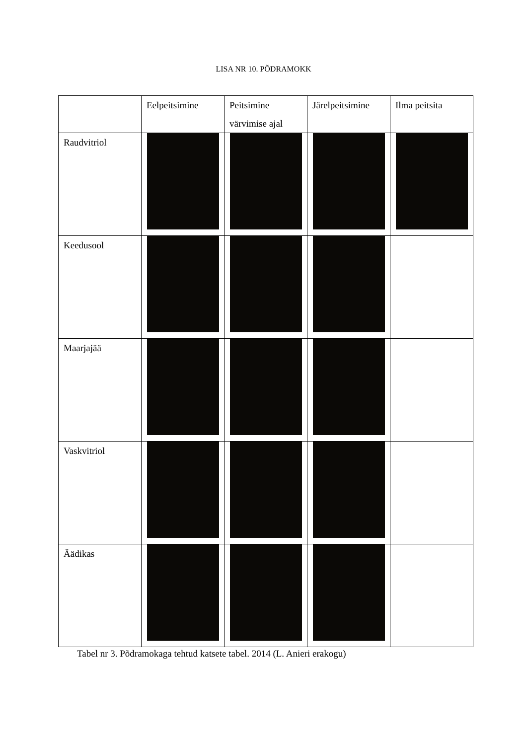LISA NR 10. PÕDRAMOKK
| | Eelpeitsimine | Peitsimine värvimise ajal | Järelpeitsimine | Ilma peitsita |
| --- | --- | --- | --- | --- |
| Raudvitriol | | | | |
| Keedusool | | | | |
| Maarjajää | | | | |
| Vaskvitriol | | | | |
| Äädikas | | | | |
Tabel nr 3. Põdramokaga tehtud katsete tabel. 2014 (L. Anieri erakogu)